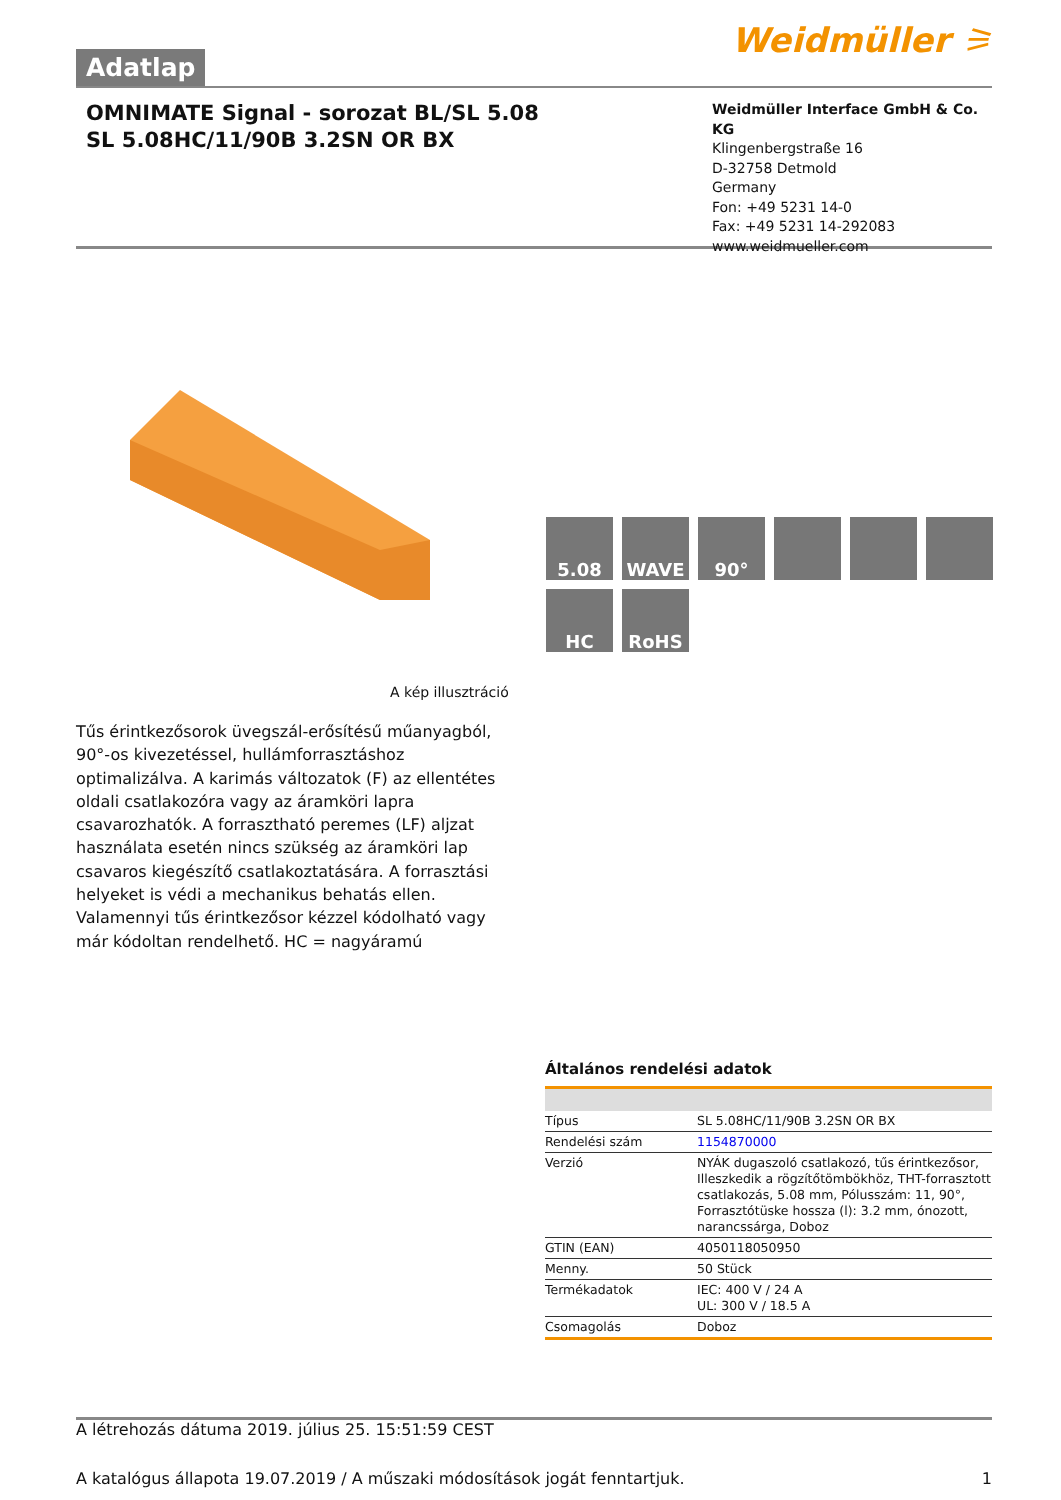Adatlap
Weidmüller ⚞
OMNIMATE Signal - sorozat BL/SL 5.08
SL 5.08HC/11/90B 3.2SN OR BX
Weidmüller Interface GmbH & Co. KG
Klingenbergstraße 16
D-32758 Detmold
Germany
Fon: +49 5231 14-0
Fax: +49 5231 14-292083
www.weidmueller.com
5.08
WAVE
90°
HC
RoHS
A kép illusztráció
Tűs érintkezősorok üvegszál-erősítésű műanyagból, 90°-os kivezetéssel, hullámforrasztáshoz optimalizálva. A karimás változatok (F) az ellentétes oldali csatlakozóra vagy az áramköri lapra csavarozhatók. A forrasztható peremes (LF) aljzat használata esetén nincs szükség az áramköri lap csavaros kiegészítő csatlakoztatására. A forrasztási helyeket is védi a mechanikus behatás ellen. Valamennyi tűs érintkezősor kézzel kódolható vagy már kódoltan rendelhető. HC = nagyáramú
Általános rendelési adatok
| Típus | SL 5.08HC/11/90B 3.2SN OR BX |
| Rendelési szám | 1154870000 |
| Verzió | NYÁK dugaszoló csatlakozó, tűs érintkezősor, Illeszkedik a rögzítőtömbökhöz, THT-forrasztott csatlakozás, 5.08 mm, Pólusszám: 11, 90°, Forrasztótüske hossza (l): 3.2 mm, ónozott, narancssárga, Doboz |
| GTIN (EAN) | 4050118050950 |
| Menny. | 50 Stück |
| Termékadatok | IEC: 400 V / 24 A UL: 300 V / 18.5 A |
| Csomagolás | Doboz |
A létrehozás dátuma 2019. július 25. 15:51:59 CEST
A katalógus állapota 19.07.2019 / A műszaki módosítások jogát fenntartjuk. 1